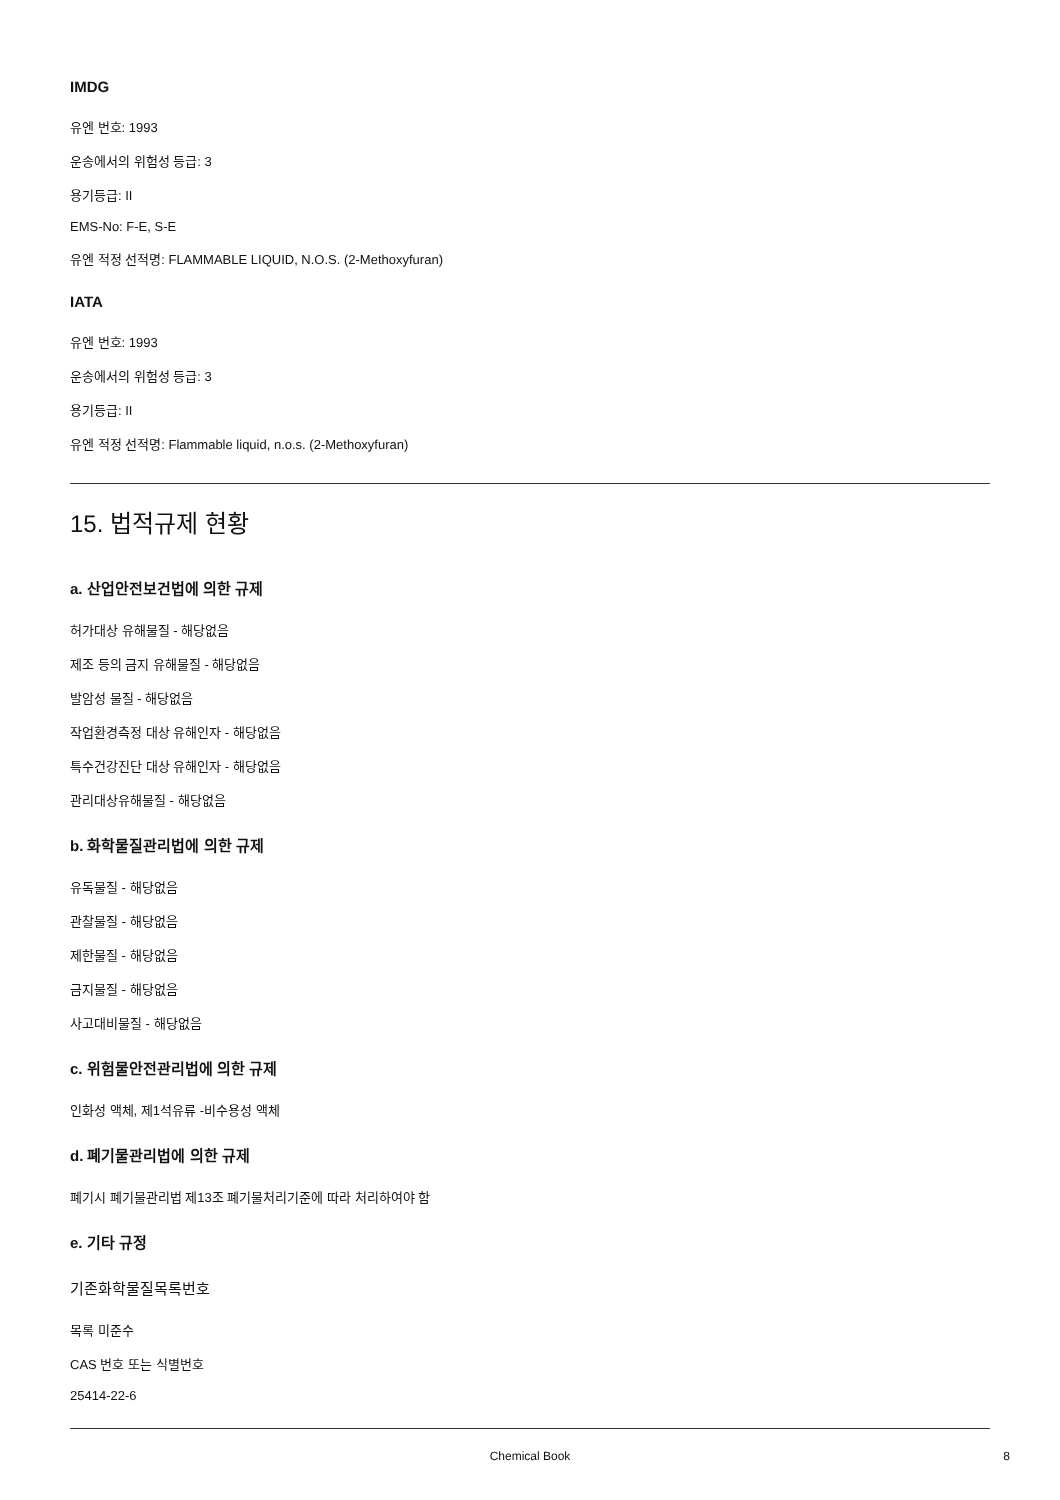IMDG
유엔 번호: 1993
운송에서의 위험성 등급: 3
용기등급: II
EMS-No: F-E, S-E
유엔 적정 선적명: FLAMMABLE LIQUID, N.O.S. (2-Methoxyfuran)
IATA
유엔 번호: 1993
운송에서의 위험성 등급: 3
용기등급: II
유엔 적정 선적명: Flammable liquid, n.o.s. (2-Methoxyfuran)
15. 법적규제 현황
a. 산업안전보건법에 의한 규제
허가대상 유해물질 - 해당없음
제조 등의 금지 유해물질 - 해당없음
발암성 물질 - 해당없음
작업환경측정 대상 유해인자 - 해당없음
특수건강진단 대상 유해인자 - 해당없음
관리대상유해물질 - 해당없음
b. 화학물질관리법에 의한 규제
유독물질 - 해당없음
관찰물질 - 해당없음
제한물질 - 해당없음
금지물질 - 해당없음
사고대비물질 - 해당없음
c. 위험물안전관리법에 의한 규제
인화성 액체, 제1석유류 -비수용성 액체
d. 폐기물관리법에 의한 규제
폐기시 폐기물관리법 제13조 폐기물처리기준에 따라 처리하여야 함
e. 기타 규정
기존화학물질목록번호
목록 미준수
CAS 번호 또는 식별번호
25414-22-6
Chemical Book 8